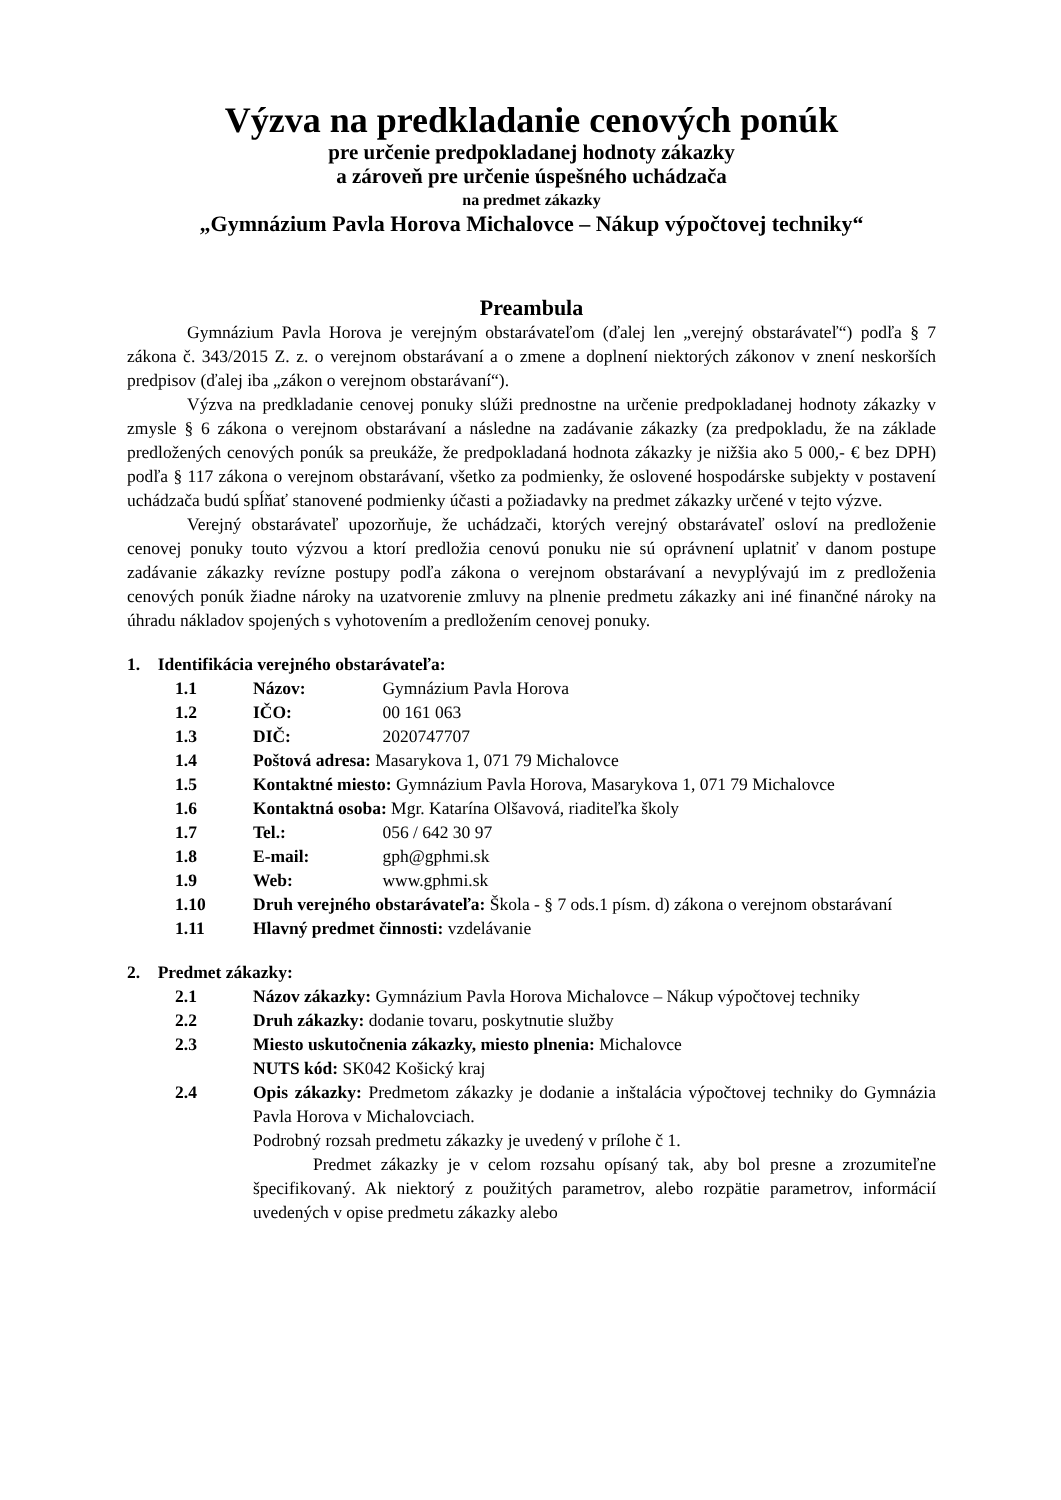Výzva na predkladanie cenových ponúk
pre určenie predpokladanej hodnoty zákazky
a zároveň pre určenie úspešného uchádzača
na predmet zákazky
„Gymnázium Pavla Horova Michalovce – Nákup výpočtovej techniky“
Preambula
Gymnázium Pavla Horova je verejným obstarávateľom (ďalej len „verejný obstarávateľ“) podľa § 7 zákona č. 343/2015 Z. z. o verejnom obstarávaní a o zmene a doplnení niektorých zákonov v znení neskorších predpisov (ďalej iba „zákon o verejnom obstarávaní“).
Výzva na predkladanie cenovej ponuky slúži prednostne na určenie predpokladanej hodnoty zákazky v zmysle § 6 zákona o verejnom obstarávaní a následne na zadávanie zákazky (za predpokladu, že na základe predložených cenových ponúk sa preukáže, že predpokladaná hodnota zákazky je nižšia ako 5 000,- € bez DPH) podľa § 117 zákona o verejnom obstarávaní, všetko za podmienky, že oslovené hospodárske subjekty v postavení uchádzača budú spĺňať stanovené podmienky účasti a požiadavky na predmet zákazky určené v tejto výzve.
Verejný obstarávateľ upozorňuje, že uchádzači, ktorých verejný obstarávateľ osloví na predloženie cenovej ponuky touto výzvou a ktorí predložia cenovú ponuku nie sú oprávnení uplatniť v danom postupe zadávanie zákazky revízne postupy podľa zákona o verejnom obstarávaní a nevyplývajú im z predloženia cenových ponúk žiadne nároky na uzatvorenie zmluvy na plnenie predmetu zákazky ani iné finančné nároky na úhradu nákladov spojených s vyhotovením a predložením cenovej ponuky.
1. Identifikácia verejného obstarávateľa:
1.1 Názov: Gymnázium Pavla Horova
1.2 IČO: 00 161 063
1.3 DIČ: 2020747707
1.4 Poštová adresa: Masarykova 1, 071 79 Michalovce
1.5 Kontaktné miesto: Gymnázium Pavla Horova, Masarykova 1, 071 79 Michalovce
1.6 Kontaktná osoba: Mgr. Katarína Olšavová, riaditeľka školy
1.7 Tel.: 056 / 642 30 97
1.8 E-mail: gph@gphmi.sk
1.9 Web: www.gphmi.sk
1.10 Druh verejného obstarávateľa: Škola - § 7 ods.1 písm. d) zákona o verejnom obstarávaní
1.11 Hlavný predmet činnosti: vzdelávanie
2. Predmet zákazky:
2.1 Názov zákazky: Gymnázium Pavla Horova Michalovce – Nákup výpočtovej techniky
2.2 Druh zákazky: dodanie tovaru, poskytnutie služby
2.3 Miesto uskutočnenia zákazky, miesto plnenia: Michalovce
NUTS kód: SK042 Košický kraj
2.4 Opis zákazky: Predmetom zákazky je dodanie a inštalácia výpočtovej techniky do Gymnázia Pavla Horova v Michalovciach.
Podrobný rozsah predmetu zákazky je uvedený v prílohe č 1.
Predmet zákazky je v celom rozsahu opísaný tak, aby bol presne a zrozumiteľne špecifikovaný. Ak niektorý z použitých parametrov, alebo rozpätie parametrov, informácií uvedených v opise predmetu zákazky alebo